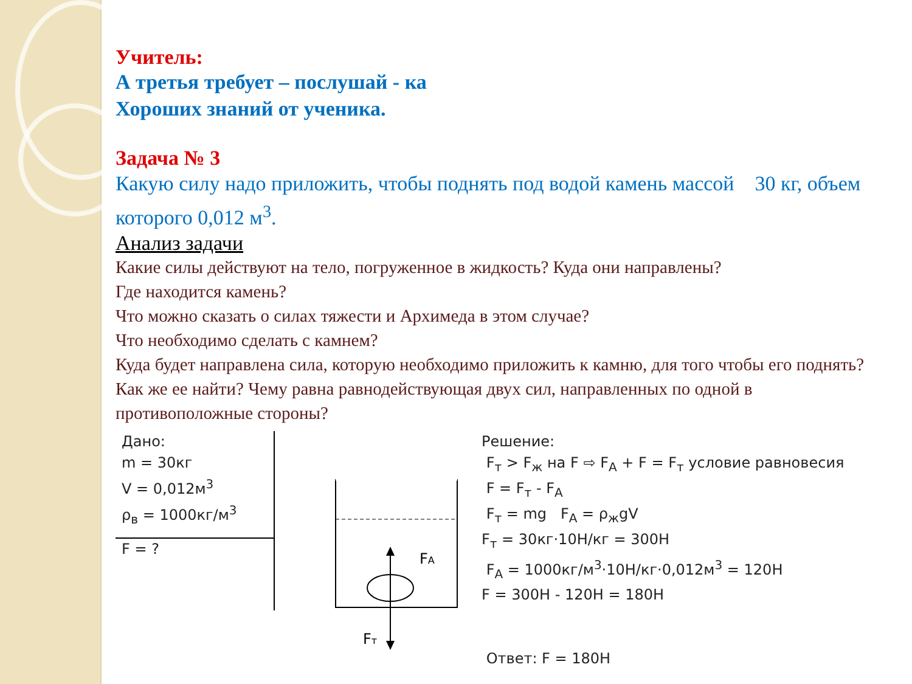Учитель:
А третья требует – послушай - ка
Хороших знаний от ученика.
Задача № 3
Какую силу надо приложить, чтобы поднять под водой камень массой 30 кг, объем которого 0,012 м<sup>3</sup>.
Анализ задачи
Какие силы действуют на тело, погруженное в жидкость? Куда они направлены?
Где находится камень?
Что можно сказать о силах тяжести и Архимеда в этом случае?
Что необходимо сделать с камнем?
Куда будет направлена сила, которую необходимо приложить к камню, для того чтобы его поднять? Как же ее найти? Чему равна равнодействующая двух сил, направленных по одной в противоположные стороны?
Дано:
m = 30кг
V = 0,012м<sup>3</sup>
ρ<sub>в</sub> = 1000кг/м<sup>3</sup>
F = ?
FA
Fт
Решение:
F<sub>т</sub> > F<sub>ж</sub> на F ⇨ F<sub>A</sub> + F = F<sub>т</sub> условие равновесия
F = F<sub>т</sub> - F<sub>A</sub>
F<sub>т</sub> = mg F<sub>A</sub> = ρ<sub>ж</sub>gV
F<sub>т</sub> = 30кг·10Н/кг = 300Н
F<sub>A</sub> = 1000кг/м<sup>3</sup>·10Н/кг·0,012м<sup>3</sup> = 120Н
F = 300Н - 120Н = 180Н
Ответ: F = 180Н